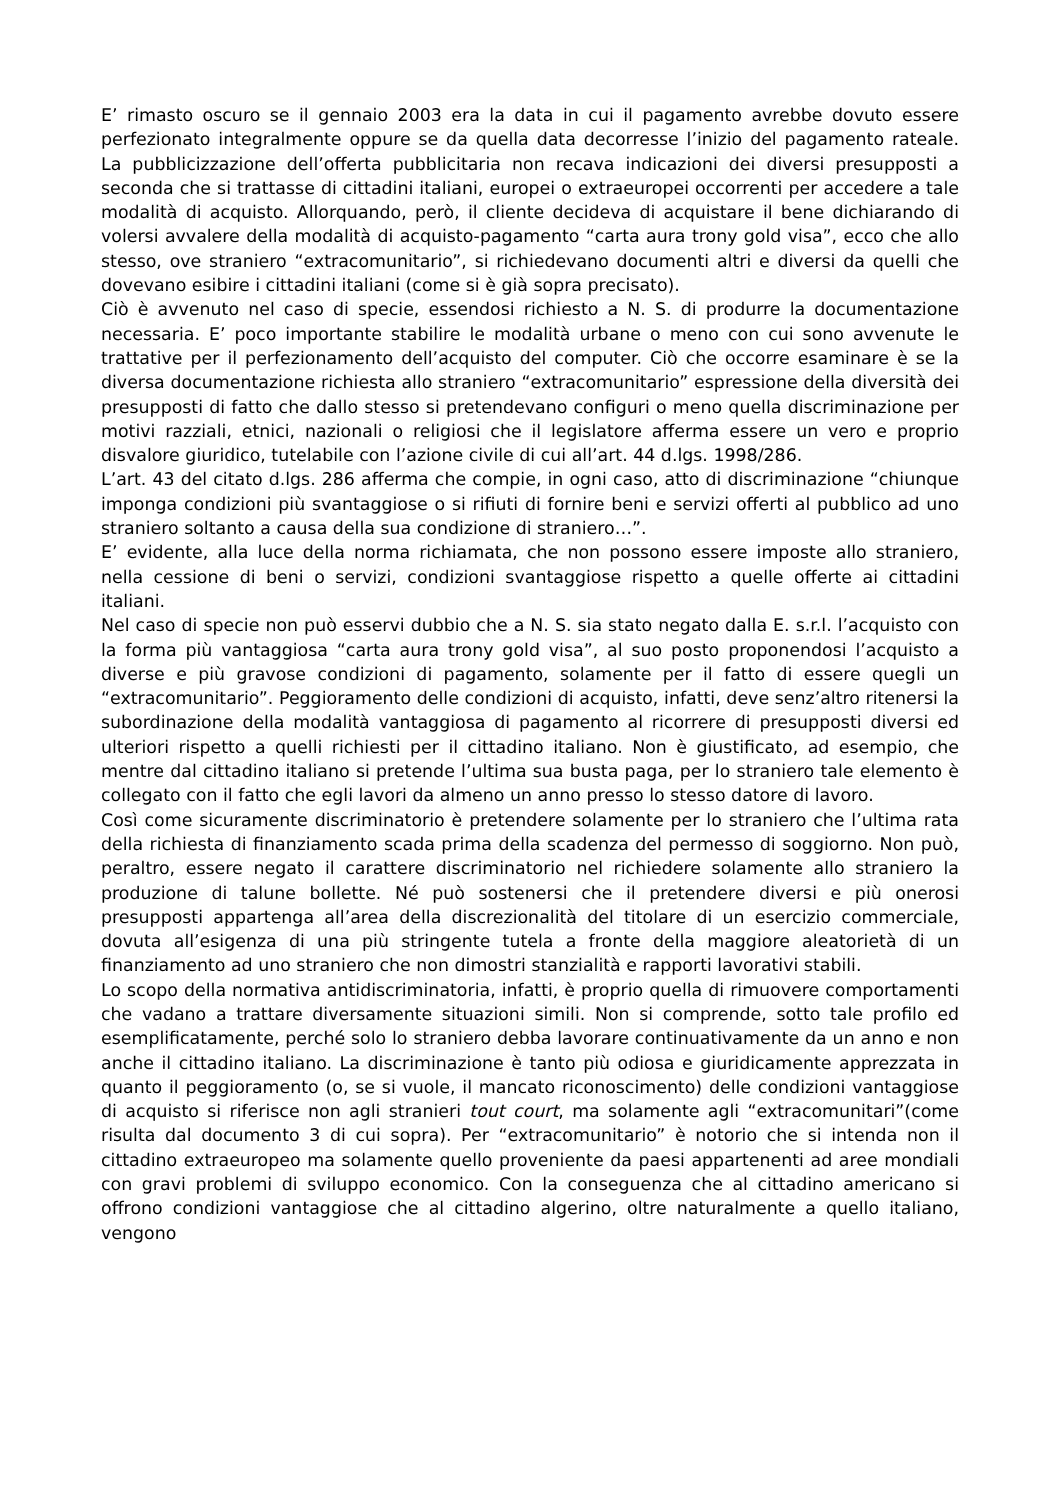E’ rimasto oscuro se il gennaio 2003 era la data in cui il pagamento avrebbe dovuto essere perfezionato integralmente oppure se da quella data decorresse l’inizio del pagamento rateale. La pubblicizzazione dell’offerta pubblicitaria non recava indicazioni dei diversi presupposti a seconda che si trattasse di cittadini italiani, europei o extraeuropei occorrenti per accedere a tale modalità di acquisto. Allorquando, però, il cliente decideva di acquistare il bene dichiarando di volersi avvalere della modalità di acquisto-pagamento “carta aura trony gold visa”, ecco che allo stesso, ove straniero “extracomunitario”, si richiedevano documenti altri e diversi da quelli che dovevano esibire i cittadini italiani (come si è già sopra precisato).
Ciò è avvenuto nel caso di specie, essendosi richiesto a N. S. di produrre la documentazione necessaria. E’ poco importante stabilire le modalità urbane o meno con cui sono avvenute le trattative per il perfezionamento dell’acquisto del computer. Ciò che occorre esaminare è se la diversa documentazione richiesta allo straniero “extracomunitario” espressione della diversità dei presupposti di fatto che dallo stesso si pretendevano configuri o meno quella discriminazione per motivi razziali, etnici, nazionali o religiosi che il legislatore afferma essere un vero e proprio disvalore giuridico, tutelabile con l’azione civile di cui all’art. 44 d.lgs. 1998/286.
L’art. 43 del citato d.lgs. 286 afferma che compie, in ogni caso, atto di discriminazione “chiunque imponga condizioni più svantaggiose o si rifiuti di fornire beni e servizi offerti al pubblico ad uno straniero soltanto a causa della sua condizione di straniero…”.
E’ evidente, alla luce della norma richiamata, che non possono essere imposte allo straniero, nella cessione di beni o servizi, condizioni svantaggiose rispetto a quelle offerte ai cittadini italiani.
Nel caso di specie non può esservi dubbio che a N. S. sia stato negato dalla E. s.r.l. l’acquisto con la forma più vantaggiosa “carta aura trony gold visa”, al suo posto proponendosi l’acquisto a diverse e più gravose condizioni di pagamento, solamente per il fatto di essere quegli un “extracomunitario”. Peggioramento delle condizioni di acquisto, infatti, deve senz’altro ritenersi la subordinazione della modalità vantaggiosa di pagamento al ricorrere di presupposti diversi ed ulteriori rispetto a quelli richiesti per il cittadino italiano. Non è giustificato, ad esempio, che mentre dal cittadino italiano si pretende l’ultima sua busta paga, per lo straniero tale elemento è collegato con il fatto che egli lavori da almeno un anno presso lo stesso datore di lavoro.
Così come sicuramente discriminatorio è pretendere solamente per lo straniero che l’ultima rata della richiesta di finanziamento scada prima della scadenza del permesso di soggiorno. Non può, peraltro, essere negato il carattere discriminatorio nel richiedere solamente allo straniero la produzione di talune bollette. Né può sostenersi che il pretendere diversi e più onerosi presupposti appartenga all’area della discrezionalità del titolare di un esercizio commerciale, dovuta all’esigenza di una più stringente tutela a fronte della maggiore aleatorietà di un finanziamento ad uno straniero che non dimostri stanzialità e rapporti lavorativi stabili.
Lo scopo della normativa antidiscriminatoria, infatti, è proprio quella di rimuovere comportamenti che vadano a trattare diversamente situazioni simili. Non si comprende, sotto tale profilo ed esemplificatamente, perché solo lo straniero debba lavorare continuativamente da un anno e non anche il cittadino italiano. La discriminazione è tanto più odiosa e giuridicamente apprezzata in quanto il peggioramento (o, se si vuole, il mancato riconoscimento) delle condizioni vantaggiose di acquisto si riferisce non agli stranieri tout court, ma solamente agli “extracomunitari”(come risulta dal documento 3 di cui sopra). Per “extracomunitario” è notorio che si intenda non il cittadino extraeuropeo ma solamente quello proveniente da paesi appartenenti ad aree mondiali con gravi problemi di sviluppo economico. Con la conseguenza che al cittadino americano si offrono condizioni vantaggiose che al cittadino algerino, oltre naturalmente a quello italiano, vengono